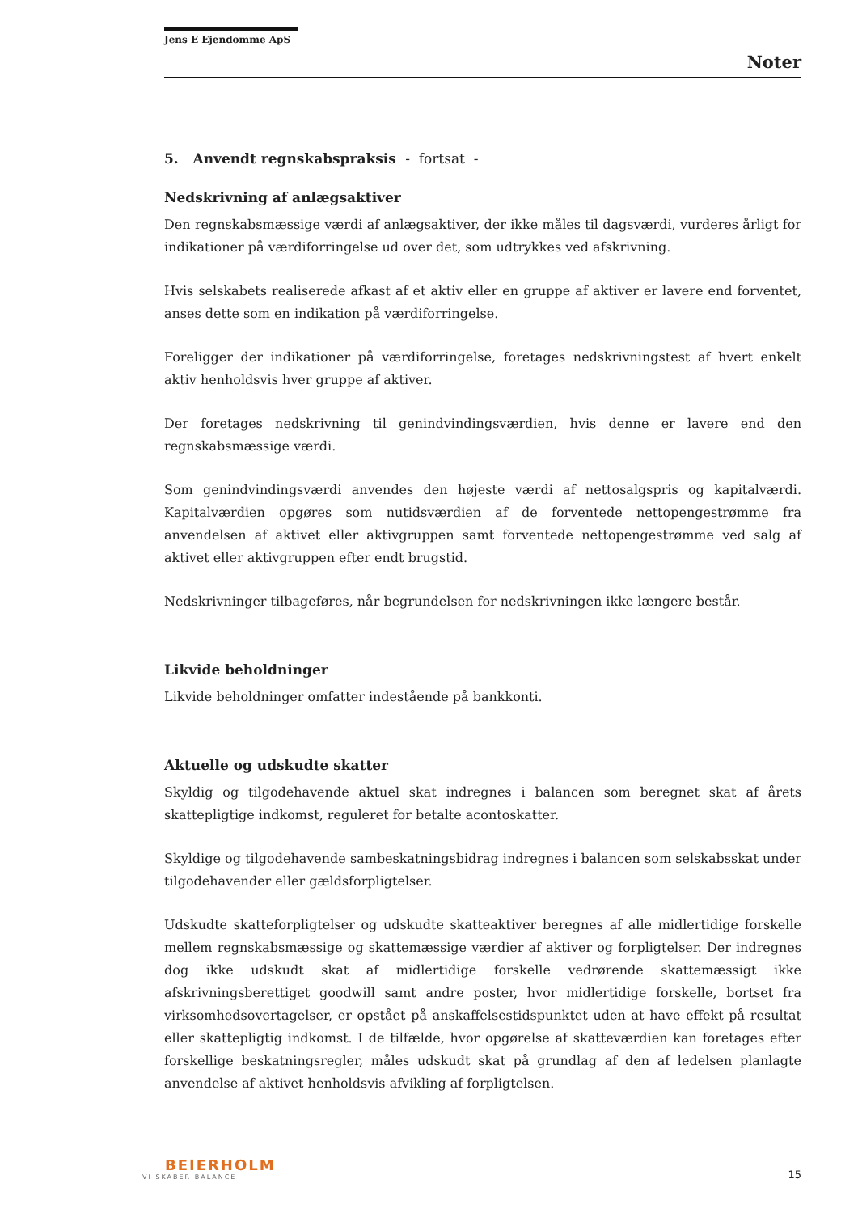Jens E Ejendomme ApS
Noter
5. Anvendt regnskabspraksis - fortsat -
Nedskrivning af anlægsaktiver
Den regnskabsmæssige værdi af anlægsaktiver, der ikke måles til dagsværdi, vurderes årligt for indikationer på værdiforringelse ud over det, som udtrykkes ved afskrivning.
Hvis selskabets realiserede afkast af et aktiv eller en gruppe af aktiver er lavere end forventet, anses dette som en indikation på værdiforringelse.
Foreligger der indikationer på værdiforringelse, foretages nedskrivningstest af hvert enkelt aktiv henholdsvis hver gruppe af aktiver.
Der foretages nedskrivning til genindvindingsværdien, hvis denne er lavere end den regnskabsmæssige værdi.
Som genindvindingsværdi anvendes den højeste værdi af nettosalgspris og kapitalværdi. Kapitalværdien opgøres som nutidsværdien af de forventede nettopengestrømme fra anvendelsen af aktivet eller aktivgruppen samt forventede nettopengestrømme ved salg af aktivet eller aktivgruppen efter endt brugstid.
Nedskrivninger tilbageføres, når begrundelsen for nedskrivningen ikke længere består.
Likvide beholdninger
Likvide beholdninger omfatter indestående på bankkonti.
Aktuelle og udskudte skatter
Skyldig og tilgodehavende aktuel skat indregnes i balancen som beregnet skat af årets skattepligtige indkomst, reguleret for betalte acontoskatter.
Skyldige og tilgodehavende sambeskatningsbidrag indregnes i balancen som selskabsskat under tilgodehavender eller gældsforpligtelser.
Udskudte skatteforpligtelser og udskudte skatteaktiver beregnes af alle midlertidige forskelle mellem regnskabsmæssige og skattemæssige værdier af aktiver og forpligtelser. Der indregnes dog ikke udskudt skat af midlertidige forskelle vedrørende skattemæssigt ikke afskrivningsberettiget goodwill samt andre poster, hvor midlertidige forskelle, bortset fra virksomhedsovertagelser, er opstået på anskaffelsestidspunktet uden at have effekt på resultat eller skattepligtig indkomst. I de tilfælde, hvor opgørelse af skatteværdien kan foretages efter forskellige beskatningsregler, måles udskudt skat på grundlag af den af ledelsen planlagte anvendelse af aktivet henholdsvis afvikling af forpligtelsen.
BEIERHOLM
VI SKABER BALANCE
15